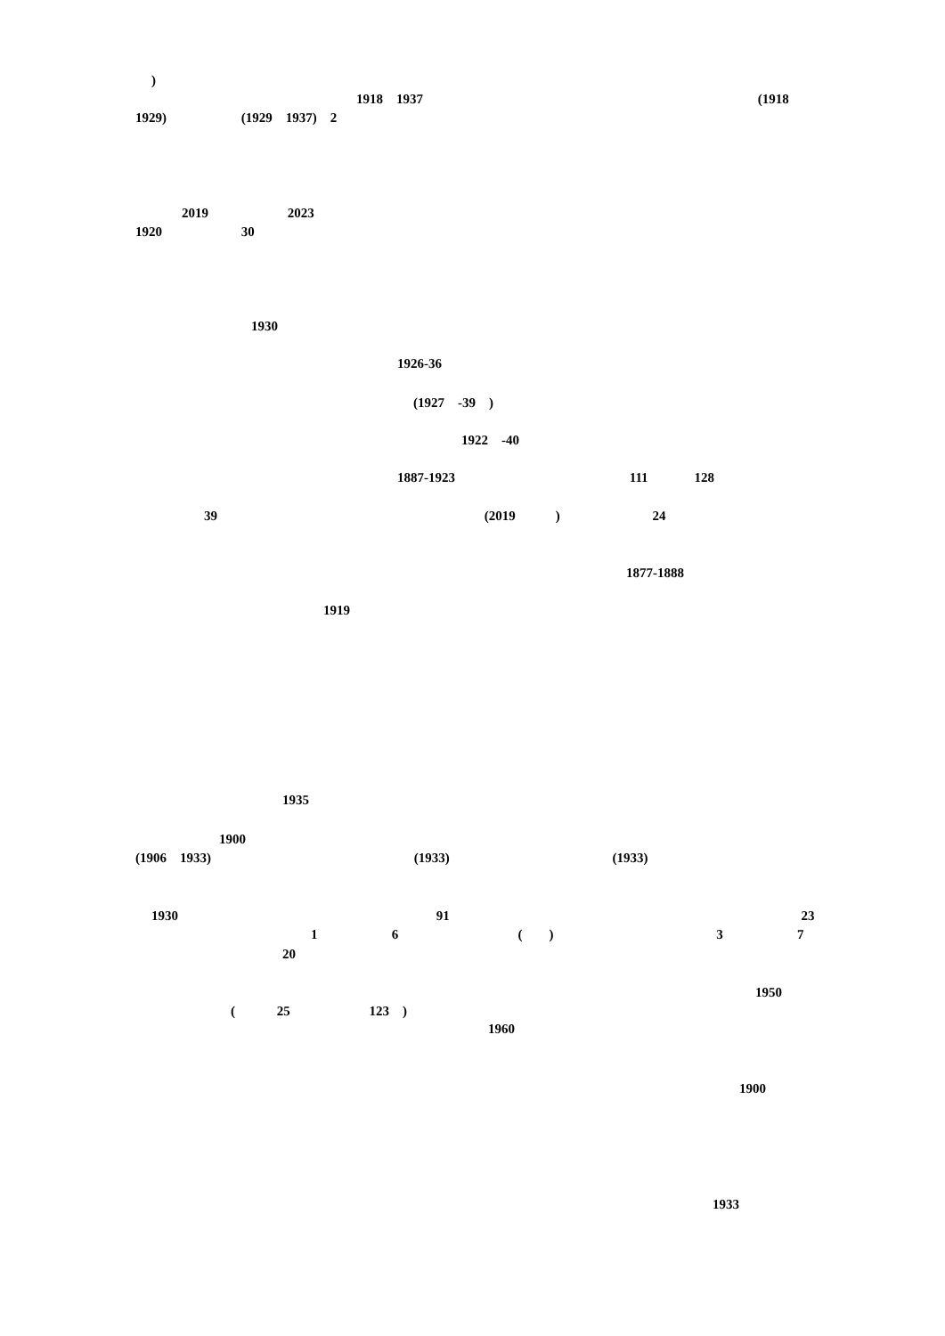)
1918　1937 (1918
1929) (1929　1937)　2
2019 2023
1920 30
1930
1926-36
(1927　-39　)
1922　-40
1887-1923 111 128
39 (2019　　　) 24
1877-1888
1919
1935
1900
(1906　1933) (1933) (1933)
1930 91 23
1 6 (　　) 3 7
20
1950
( 25 123　)
1960
1900
1933